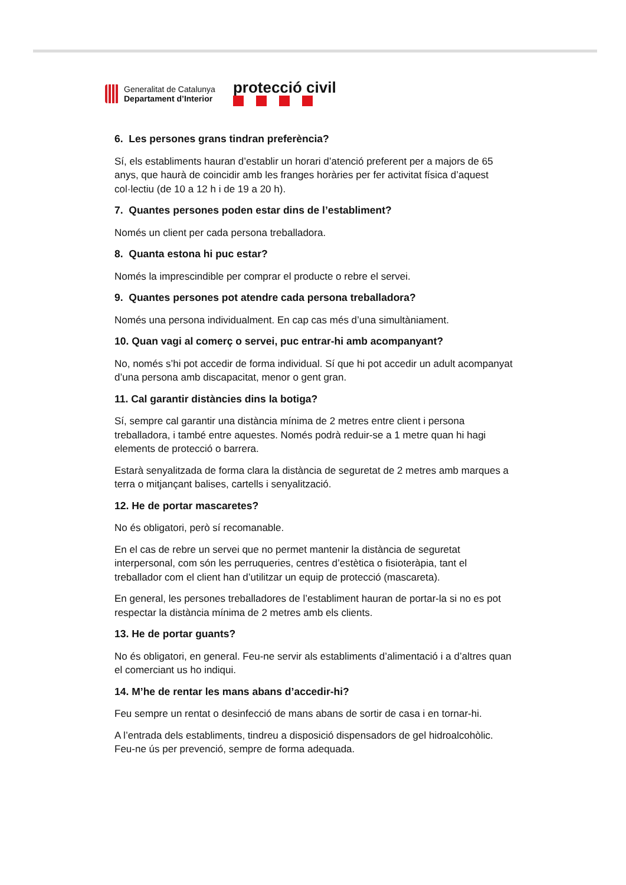Generalitat de Catalunya
Departament d’Interior
protecció civil
6. Les persones grans tindran preferència?
Sí, els establiments hauran d’establir un horari d’atenció preferent per a majors de 65 anys, que haurà de coincidir amb les franges horàries per fer activitat física d’aquest col·lectiu (de 10 a 12 h i de 19 a 20 h).
7. Quantes persones poden estar dins de l’establiment?
Només un client per cada persona treballadora.
8. Quanta estona hi puc estar?
Només la imprescindible per comprar el producte o rebre el servei.
9. Quantes persones pot atendre cada persona treballadora?
Només una persona individualment. En cap cas més d’una simultàniament.
10. Quan vagi al comerç o servei, puc entrar-hi amb acompanyant?
No, només s’hi pot accedir de forma individual. Sí que hi pot accedir un adult acompanyat d’una persona amb discapacitat, menor o gent gran.
11. Cal garantir distàncies dins la botiga?
Sí, sempre cal garantir una distància mínima de 2 metres entre client i persona treballadora, i també entre aquestes. Només podrà reduir-se a 1 metre quan hi hagi elements de protecció o barrera.
Estarà senyalitzada de forma clara la distància de seguretat de 2 metres amb marques a terra o mitjançant balises, cartells i senyalització.
12. He de portar mascaretes?
No és obligatori, però sí recomanable.
En el cas de rebre un servei que no permet mantenir la distància de seguretat interpersonal, com són les perruqueries, centres d’estètica o fisioteràpia, tant el treballador com el client han d’utilitzar un equip de protecció (mascareta).
En general, les persones treballadores de l’establiment hauran de portar-la si no es pot respectar la distància mínima de 2 metres amb els clients.
13. He de portar guants?
No és obligatori, en general. Feu-ne servir als establiments d’alimentació i a d’altres quan el comerciant us ho indiqui.
14. M’he de rentar les mans abans d’accedir-hi?
Feu sempre un rentat o desinfecció de mans abans de sortir de casa i en tornar-hi.
A l’entrada dels establiments, tindreu a disposició dispensadors de gel hidroalcohòlic. Feu-ne ús per prevenció, sempre de forma adequada.